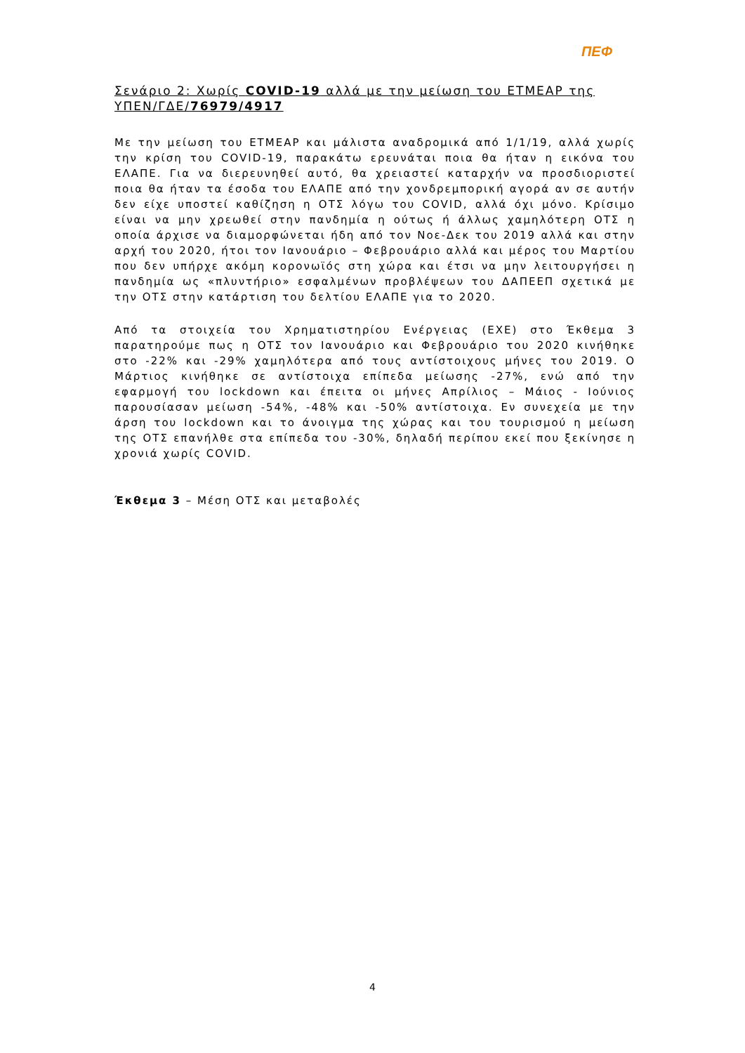ΠΕΦ
Σενάριο 2: Χωρίς COVID-19 αλλά με την μείωση του ΕΤΜΕΑΡ της ΥΠΕΝ/ΓΔΕ/76979/4917
Με την μείωση του ΕΤΜΕΑΡ και μάλιστα αναδρομικά από 1/1/19, αλλά χωρίς την κρίση του COVID-19, παρακάτω ερευνάται ποια θα ήταν η εικόνα του ΕΛΑΠΕ. Για να διερευνηθεί αυτό, θα χρειαστεί καταρχήν να προσδιοριστεί ποια θα ήταν τα έσοδα του ΕΛΑΠΕ από την χονδρεμπορική αγορά αν σε αυτήν δεν είχε υποστεί καθίζηση η ΟΤΣ λόγω του COVID, αλλά όχι μόνο. Κρίσιμο είναι να μην χρεωθεί στην πανδημία η ούτως ή άλλως χαμηλότερη ΟΤΣ η οποία άρχισε να διαμορφώνεται ήδη από τον Νοε-Δεκ του 2019 αλλά και στην αρχή του 2020, ήτοι τον Ιανουάριο – Φεβρουάριο αλλά και μέρος του Μαρτίου που δεν υπήρχε ακόμη κορονωϊός στη χώρα και έτσι να μην λειτουργήσει η πανδημία ως «πλυντήριο» εσφαλμένων προβλέψεων του ΔΑΠΕΕΠ σχετικά με την ΟΤΣ στην κατάρτιση του δελτίου ΕΛΑΠΕ για το 2020.
Από τα στοιχεία του Χρηματιστηρίου Ενέργειας (ΕΧΕ) στο Έκθεμα 3 παρατηρούμε πως η ΟΤΣ τον Ιανουάριο και Φεβρουάριο του 2020 κινήθηκε στο -22% και -29% χαμηλότερα από τους αντίστοιχους μήνες του 2019. Ο Μάρτιος κινήθηκε σε αντίστοιχα επίπεδα μείωσης -27%, ενώ από την εφαρμογή του lockdown και έπειτα οι μήνες Απρίλιος – Μάιος - Ιούνιος παρουσίασαν μείωση -54%, -48% και -50% αντίστοιχα. Εν συνεχεία με την άρση του lockdown και το άνοιγμα της χώρας και του τουρισμού η μείωση της ΟΤΣ επανήλθε στα επίπεδα του -30%, δηλαδή περίπου εκεί που ξεκίνησε η χρονιά χωρίς COVID.
Έκθεμα 3 – Μέση ΟΤΣ και μεταβολές
4